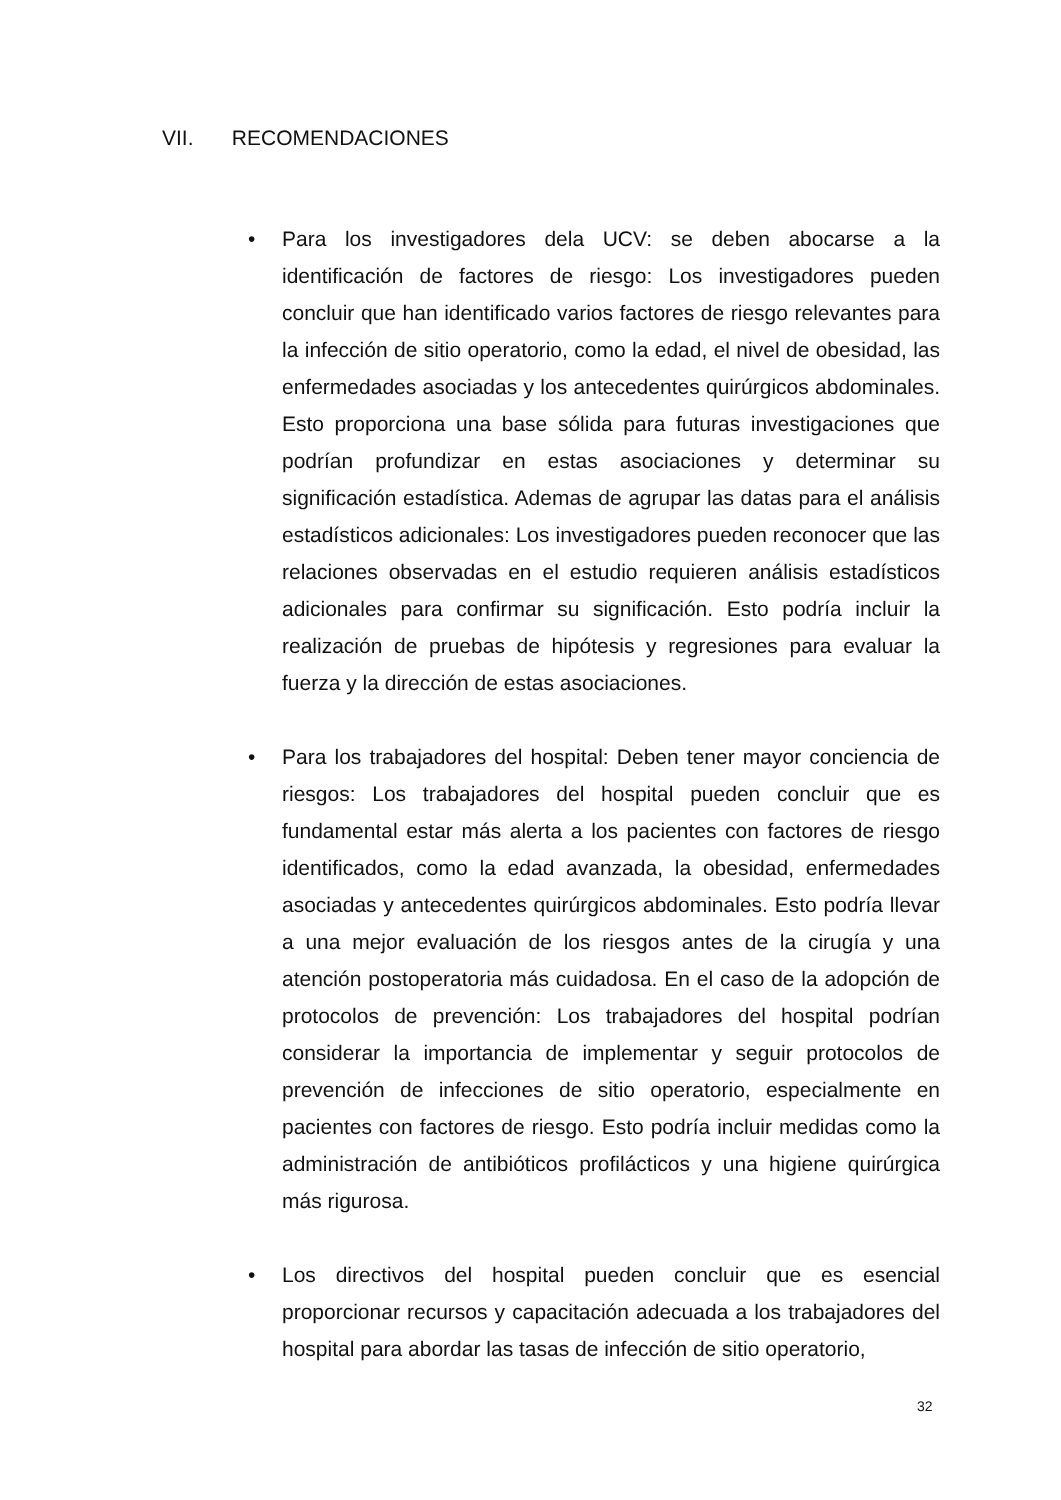VII. RECOMENDACIONES
• Para los investigadores dela UCV: se deben abocarse a la identificación de factores de riesgo: Los investigadores pueden concluir que han identificado varios factores de riesgo relevantes para la infección de sitio operatorio, como la edad, el nivel de obesidad, las enfermedades asociadas y los antecedentes quirúrgicos abdominales. Esto proporciona una base sólida para futuras investigaciones que podrían profundizar en estas asociaciones y determinar su significación estadística. Ademas de agrupar las datas para el análisis estadísticos adicionales: Los investigadores pueden reconocer que las relaciones observadas en el estudio requieren análisis estadísticos adicionales para confirmar su significación. Esto podría incluir la realización de pruebas de hipótesis y regresiones para evaluar la fuerza y la dirección de estas asociaciones.
• Para los trabajadores del hospital: Deben tener mayor conciencia de riesgos: Los trabajadores del hospital pueden concluir que es fundamental estar más alerta a los pacientes con factores de riesgo identificados, como la edad avanzada, la obesidad, enfermedades asociadas y antecedentes quirúrgicos abdominales. Esto podría llevar a una mejor evaluación de los riesgos antes de la cirugía y una atención postoperatoria más cuidadosa. En el caso de la adopción de protocolos de prevención: Los trabajadores del hospital podrían considerar la importancia de implementar y seguir protocolos de prevención de infecciones de sitio operatorio, especialmente en pacientes con factores de riesgo. Esto podría incluir medidas como la administración de antibióticos profilácticos y una higiene quirúrgica más rigurosa.
• Los directivos del hospital pueden concluir que es esencial proporcionar recursos y capacitación adecuada a los trabajadores del hospital para abordar las tasas de infección de sitio operatorio,
32